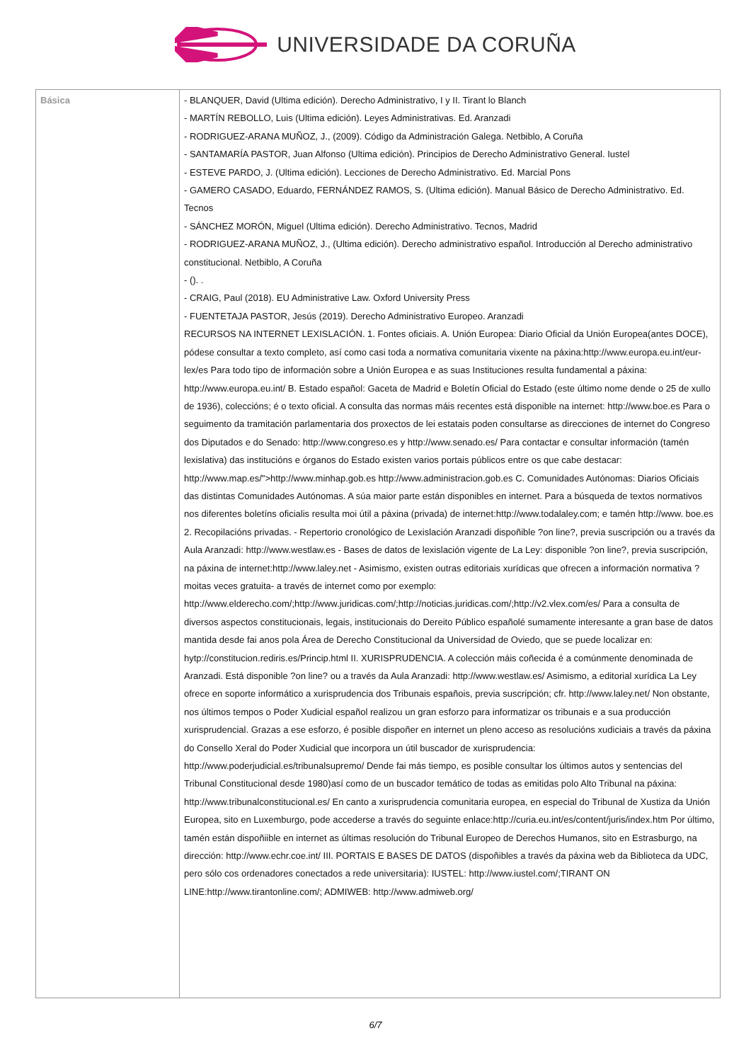UNIVERSIDADE DA CORUÑA
| Básica | - BLANQUER, David (Ultima edición). Derecho Administrativo, I y II. Tirant lo Blanch - MARTÍN REBOLLO, Luis (Ultima edición). Leyes Administrativas. Ed. Aranzadi - RODRIGUEZ-ARANA MUÑOZ, J., (2009). Código da Administración Galega. Netbiblo, A Coruña - SANTAMARÍA PASTOR, Juan Alfonso (Ultima edición). Principios de Derecho Administrativo General. Iustel - ESTEVE PARDO, J. (Ultima edición). Lecciones de Derecho Administrativo. Ed. Marcial Pons - GAMERO CASADO, Eduardo, FERNÁNDEZ RAMOS, S. (Ultima edición). Manual Básico de Derecho Administrativo. Ed. Tecnos - SÁNCHEZ MORÓN, Miguel (Ultima edición). Derecho Administrativo. Tecnos, Madrid - RODRIGUEZ-ARANA MUÑOZ, J., (Ultima edición). Derecho administrativo español. Introducción al Derecho administrativo constitucional. Netbiblo, A Coruña - (). . - CRAIG, Paul (2018). EU Administrative Law. Oxford University Press - FUENTETAJA PASTOR, Jesús (2019). Derecho Administrativo Europeo. Aranzadi RECURSOS NA INTERNET LEXISLACIÓN. 1. Fontes oficiais. A. Unión Europea: Diario Oficial da Unión Europea(antes DOCE), pódese consultar a texto completo, así como casi toda a normativa comunitaria vixente na páxina:http://www.europa.eu.int/eur-lex/es Para todo tipo de información sobre a Unión Europea e as suas Instituciones resulta fundamental a páxina: http://www.europa.eu.int/ B. Estado español: Gaceta de Madrid e Boletín Oficial do Estado (este último nome dende o 25 de xullo de 1936), coleccións; é o texto oficial. A consulta das normas máis recentes está disponible na internet: http://www.boe.es Para o seguimento da tramitación parlamentaria dos proxectos de lei estatais poden consultarse as direcciones de internet do Congreso dos Diputados e do Senado: http://www.congreso.es y http://www.senado.es/ Para contactar e consultar información (tamén lexislativa) das institucións e órganos do Estado existen varios portais públicos entre os que cabe destacar: http://www.map.es/">http://www.minhap.gob.es http://www.administracion.gob.es C. Comunidades Autónomas: Diarios Oficiais das distintas Comunidades Autónomas. A súa maior parte están disponibles en internet. Para a búsqueda de textos normativos nos diferentes boletíns oficialis resulta moi útil a páxina (privada) de internet:http://www.todalaley.com; e tamén http://www. boe.es 2. Recopilacións privadas. - Repertorio cronológico de Lexislación Aranzadi dispoñible ?on line?, previa suscripción ou a través da Aula Aranzadi: http://www.westlaw.es - Bases de datos de lexislación vigente de La Ley: disponible ?on line?, previa suscripción, na páxina de internet:http://www.laley.net - Asimismo, existen outras editoriais xurídicas que ofrecen a información normativa ?moitas veces gratuita- a través de internet como por exemplo: http://www.elderecho.com/;http://www.juridicas.com/;http://noticias.juridicas.com/;http://v2.vlex.com/es/ Para a consulta de diversos aspectos constitucionais, legais, institucionais do Dereito Público españolé sumamente interesante a gran base de datos mantida desde fai anos pola Área de Derecho Constitucional da Universidad de Oviedo, que se puede localizar en: hytp://constitucion.rediris.es/Princip.html II. XURISPRUDENCIA. A colección máis coñecida é a comúnmente denominada de Aranzadi. Está disponible ?on line? ou a través da Aula Aranzadi: http://www.westlaw.es/ Asimismo, a editorial xurídica La Ley ofrece en soporte informático a xurisprudencia dos Tribunais españois, previa suscripción; cfr. http://www.laley.net/ Non obstante, nos últimos tempos o Poder Xudicial español realizou un gran esforzo para informatizar os tribunais e a sua producción xurisprudencial. Grazas a ese esforzo, é posible dispoñer en internet un pleno acceso as resolucións xudiciais a través da páxina do Consello Xeral do Poder Xudicial que incorpora un útil buscador de xurisprudencia: http://www.poderjudicial.es/tribunalsupremo/ Dende fai más tiempo, es posible consultar los últimos autos y sentencias del Tribunal Constitucional desde 1980)así como de un buscador temático de todas as emitidas polo Alto Tribunal na páxina: http://www.tribunalconstitucional.es/ En canto a xurisprudencia comunitaria europea, en especial do Tribunal de Xustiza da Unión Europea, sito en Luxemburgo, pode accederse a través do seguinte enlace:http://curia.eu.int/es/content/juris/index.htm Por último, tamén están dispoñiible en internet as últimas resolución do Tribunal Europeo de Derechos Humanos, sito en Estrasburgo, na dirección: http://www.echr.coe.int/ III. PORTAIS E BASES DE DATOS (dispoñibles a través da páxina web da Biblioteca da UDC, pero sólo cos ordenadores conectados a rede universitaria): IUSTEL: http://www.iustel.com/;TIRANT ON LINE:http://www.tirantonline.com/; ADMIWEB: http://www.admiweb.org/ |
6/7